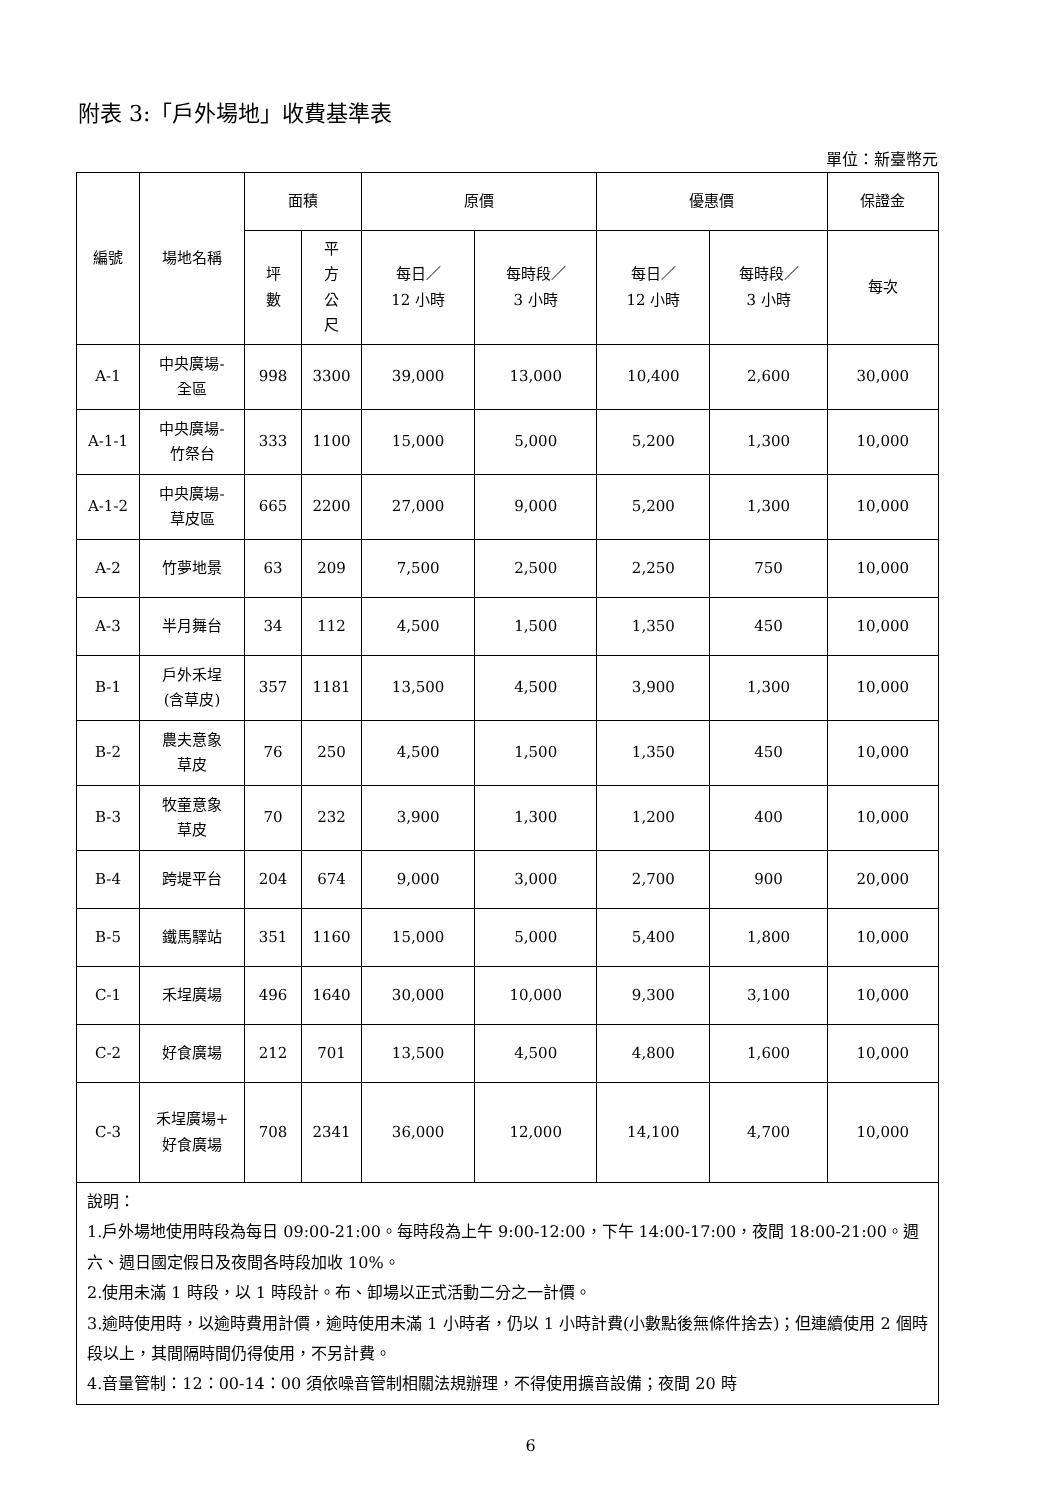附表 3:「戶外場地」收費基準表
單位：新臺幣元
| 編號 | 場地名稱 | 面積 | | 原價 | | 優惠價 | | 保證金 |
| --- | --- | --- | --- | --- | --- | --- | --- | --- |
| | | 坪 數 | 平 方 公 尺 | 每日／ 12 小時 | 每時段／ 3 小時 | 每日／ 12 小時 | 每時段／ 3 小時 | 每次 |
| A-1 | 中央廣場- 全區 | 998 | 3300 | 39,000 | 13,000 | 10,400 | 2,600 | 30,000 |
| A-1-1 | 中央廣場- 竹祭台 | 333 | 1100 | 15,000 | 5,000 | 5,200 | 1,300 | 10,000 |
| A-1-2 | 中央廣場- 草皮區 | 665 | 2200 | 27,000 | 9,000 | 5,200 | 1,300 | 10,000 |
| A-2 | 竹夢地景 | 63 | 209 | 7,500 | 2,500 | 2,250 | 750 | 10,000 |
| A-3 | 半月舞台 | 34 | 112 | 4,500 | 1,500 | 1,350 | 450 | 10,000 |
| B-1 | 戶外禾埕 (含草皮) | 357 | 1181 | 13,500 | 4,500 | 3,900 | 1,300 | 10,000 |
| B-2 | 農夫意象 草皮 | 76 | 250 | 4,500 | 1,500 | 1,350 | 450 | 10,000 |
| B-3 | 牧童意象 草皮 | 70 | 232 | 3,900 | 1,300 | 1,200 | 400 | 10,000 |
| B-4 | 跨堤平台 | 204 | 674 | 9,000 | 3,000 | 2,700 | 900 | 20,000 |
| B-5 | 鐵馬驛站 | 351 | 1160 | 15,000 | 5,000 | 5,400 | 1,800 | 10,000 |
| C-1 | 禾埕廣場 | 496 | 1640 | 30,000 | 10,000 | 9,300 | 3,100 | 10,000 |
| C-2 | 好食廣場 | 212 | 701 | 13,500 | 4,500 | 4,800 | 1,600 | 10,000 |
| C-3 | 禾埕廣場+ 好食廣場 | 708 | 2341 | 36,000 | 12,000 | 14,100 | 4,700 | 10,000 |
| 說明： 1.戶外場地使用時段為每日 09:00-21:00。每時段為上午 9:00-12:00，下午 14:00-17:00，夜間 18:00-21:00。週六、週日國定假日及夜間各時段加收 10%。 2.使用未滿 1 時段，以 1 時段計。布、卸場以正式活動二分之一計價。 3.逾時使用時，以逾時費用計價，逾時使用未滿 1 小時者，仍以 1 小時計費(小數點後無條件捨去)；但連續使用 2 個時段以上，其間隔時間仍得使用，不另計費。 4.音量管制：12：00-14：00 須依噪音管制相關法規辦理，不得使用擴音設備；夜間 20 時 | | | | | | | | |
6